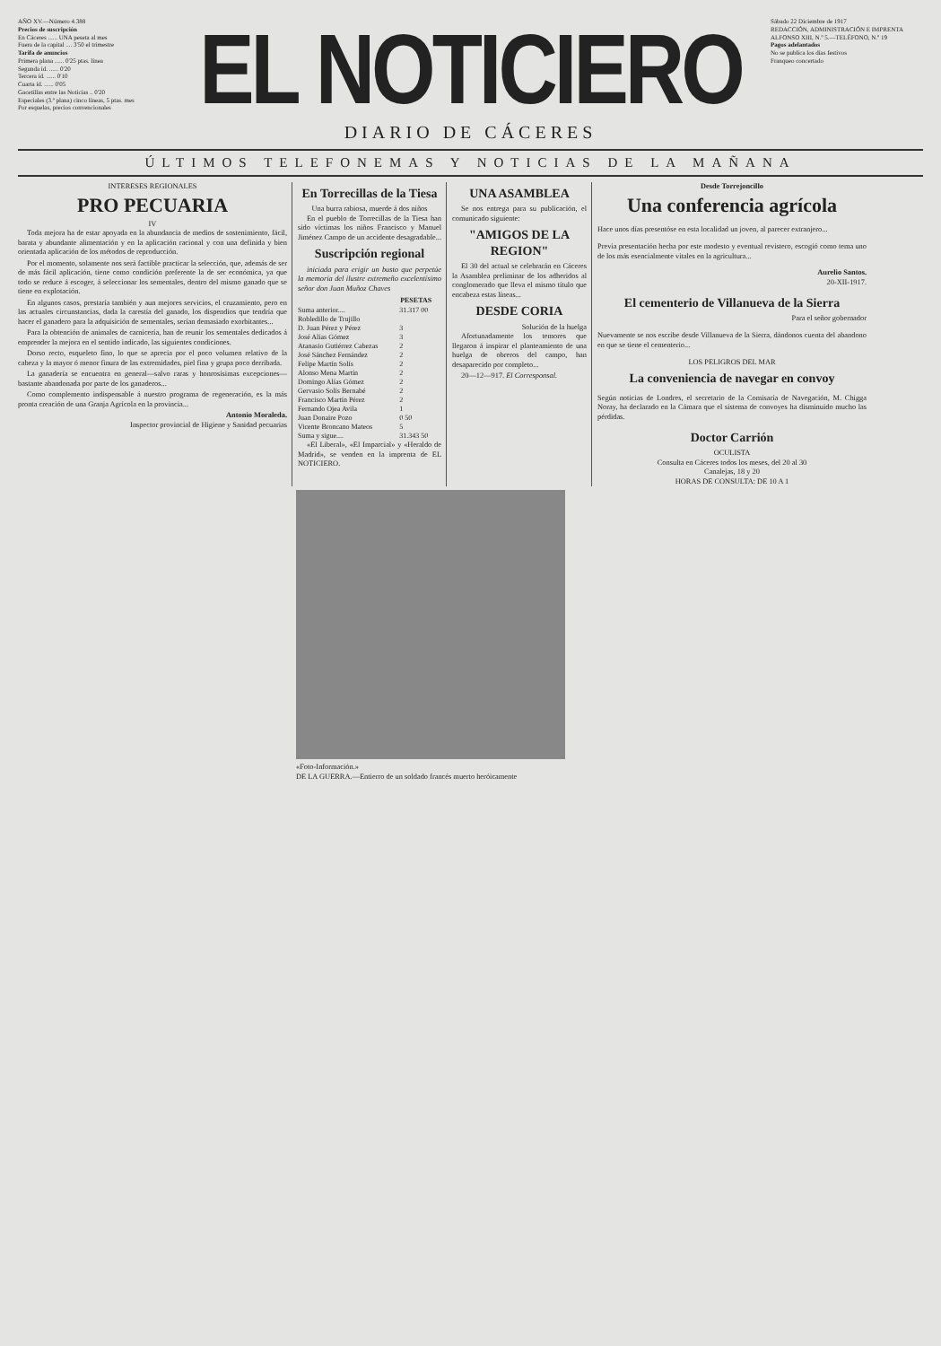AÑO XV.—Número 4.388
Precios de suscripción
En Cáceres ...... UNA peseta al mes
Fuera de la capital .... 3'50 el trimestre
Tarifa de anuncios
Primera plana ...... 0'25 ptas. línea
Segunda íd. ...... 0'20
Tercera íd. ...... 0'10
Cuarta íd. ...... 0'05
Gacetillas entre las Noticias .. 0'20
Especiales (3.ª plana) cinco líneas, 5 ptas. mes
Por esquelas, precios convencionales
EL NOTICIERO
DIARIO DE CÁCERES
Sábado 22 Diciembre de 1917
REDACCIÓN, ADMINISTRACIÓN E IMPRENTA
ALFONSO XIII, N.º 5.—TELÉFONO, N.º 19
Pagos adelantados
No se publica los días festivos
Franqueo concertado
ÚLTIMOS TELEFONEMAS Y NOTICIAS DE LA MAÑANA
INTERESES REGIONALES
PRO PECUARIA
IV
Toda mejora ha de estar apoyada en la abundancia de medios de sostenimiento, fácil, barata y abundante alimentación y en la aplicación racional y con una definida y bien orientada aplicación de los métodos de reproducción.
Por el momento, solamente nos será factible practicar la selección, que, además de ser de más fácil aplicación, tiene como condición preferente la de ser económica, ya que todo se reduce á escoger, á seleccionar los sementales, dentro del mismo ganado que se tiene en explotación.
En algunos casos, prestaría también y aun mejores servicios, el cruzamiento, pero en las actuales circunstancias, dada la carestía del ganado, los dispendios que tendría que hacer el ganadero para la adquisición de sementales, serían demasiado exorbitantes...
Para la obtención de animales de carnicería, han de reunir los sementales dedicados á emprender la mejora en el sentido indicado, las siguientes condiciones.
Dorso recto, esqueleto fino, lo que se aprecia por el poco volumen relativo de la cabeza y la mayor ó menor finura de las extremidades, piel fina y grupa poco derribada.
La ganadería se encuentra en general—salvo raras y honrosísimas excepciones—bastante abandonada por parte de los ganaderos...
Como complemento indispensable á nuestro programa de regeneración, es la más pronta creación de una Granja Agrícola en la provincia...
Antonio Moraleda.
Inspector provincial de Higiene y Sanidad pecuarias
En Torrecillas de la Tiesa
Una burra rabiosa, muerde á dos niños
En el pueblo de Torrecillas de la Tiesa han sido víctimas los niños Francisco y Manuel Jiménez Campo de un accidente desagradable...
Suscripción regional
iniciada para erigir un busto que perpetúe la memoria del ilustre extremeño excelentísimo señor don Juan Muñoz Chaves
| | PESETAS |
| --- | --- |
| Suma anterior.... | 31.317 00 |
| Robledillo de Trujillo | |
| D. Juan Pérez y Pérez | 3 |
| José Alías Gómez | 3 |
| Atanasio Gutiérrez Cabezas | 2 |
| José Sánchez Fernández | 2 |
| Felipe Martín Solís | 2 |
| Alonso Mena Martín | 2 |
| Domingo Alías Gómez | 2 |
| Gervasio Solís Bernabé | 2 |
| Francisco Martín Pérez | 2 |
| Fernando Ojea Avila | 1 |
| Juan Donaire Pozo | 0 50 |
| Vicente Broncano Mateos | 5 |
| Suma y sigue.... | 31.343 50 |
«El Liberal», «El Imparcial» y «Heraldo de Madrid», se venden en la imprenta de EL NOTICIERO.
UNA ASAMBLEA
Se nos entrega para su publicación, el comunicado siguiente:
"AMIGOS DE LA REGION"
El 30 del actual se celebrarán en Cáceres la Asamblea preliminar de los adheridos al conglomerado que lleva el mismo título que encabeza estas líneas...
DESDE CORIA
Solución de la huelga
Afortunadamente los temores que llegaron á inspirar el planteamiento de una huelga de obreros del campo, han desaparecido por completo...
20—12—917. El Corresponsal.
Desde Torrejoncillo
Una conferencia agrícola
Hace unos días presentóse en esta localidad un joven, al parecer extranjero...
Previa presentación hecha por este modesto y eventual revistero, escogió como tema uno de los más esencialmente vitales en la agricultura...
Aurelio Santos.
20-XII-1917.
El cementerio de Villanueva de la Sierra
Para el señor gobernador
Nuevamente se nos escribe desde Villanueva de la Sierra, dándonos cuenta del abandono en que se tiene el cementerio...
LOS PELIGROS DEL MAR
La conveniencia de navegar en convoy
Según noticias de Londres, el secretario de la Comisaría de Navegación, M. Chigga Noray, ha declarado en la Cámara que el sistema de convoyes ha disminuido mucho las pérdidas.
Doctor Carrión
OCULISTA
Consulta en Cáceres todos los meses, del 20 al 30
Canalejas, 18 y 20
HORAS DE CONSULTA: DE 10 A 1
«Foto-Información.»
DE LA GUERRA.—Entierro de un soldado francés muerto heróicamente